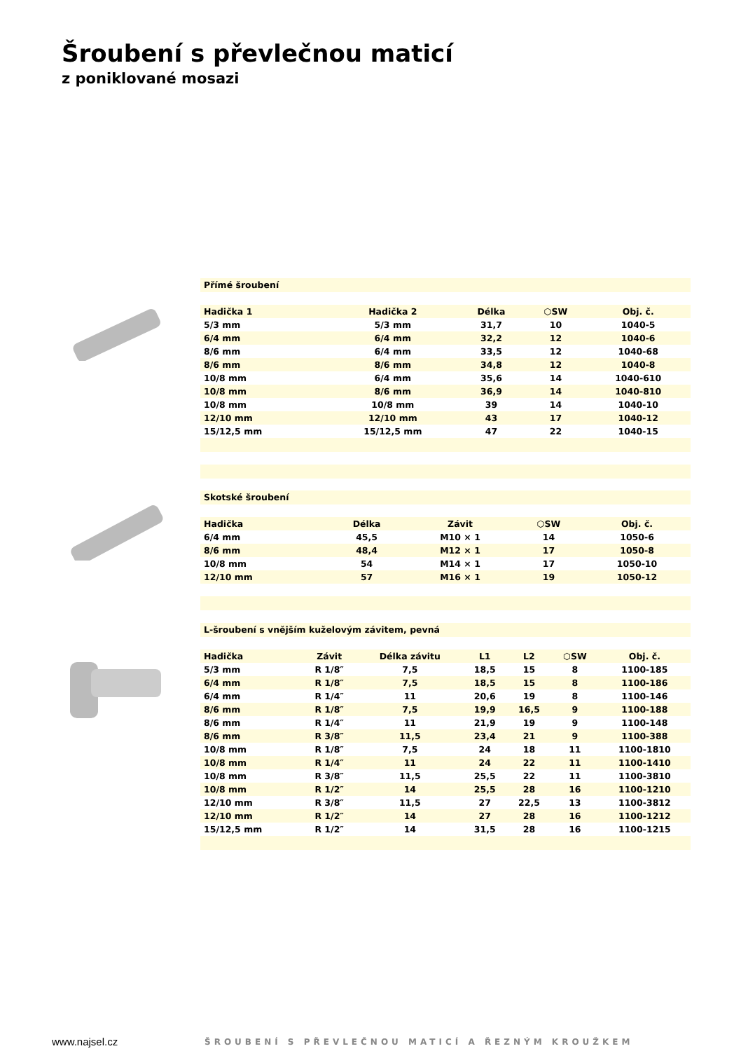Šroubení s převlečnou maticí
z poniklované mosazi
Přímé šroubení
| Hadička 1 | Hadička 2 | Délka | ⬡SW | Obj. č. |
| --- | --- | --- | --- | --- |
| 5/3 mm | 5/3 mm | 31,7 | 10 | 1040-5 |
| 6/4 mm | 6/4 mm | 32,2 | 12 | 1040-6 |
| 8/6 mm | 6/4 mm | 33,5 | 12 | 1040-68 |
| 8/6 mm | 8/6 mm | 34,8 | 12 | 1040-8 |
| 10/8 mm | 6/4 mm | 35,6 | 14 | 1040-610 |
| 10/8 mm | 8/6 mm | 36,9 | 14 | 1040-810 |
| 10/8 mm | 10/8 mm | 39 | 14 | 1040-10 |
| 12/10 mm | 12/10 mm | 43 | 17 | 1040-12 |
| 15/12,5 mm | 15/12,5 mm | 47 | 22 | 1040-15 |
Skotské šroubení
| Hadička | Délka | Závit | ⬡SW | Obj. č. |
| --- | --- | --- | --- | --- |
| 6/4 mm | 45,5 | M10 × 1 | 14 | 1050-6 |
| 8/6 mm | 48,4 | M12 × 1 | 17 | 1050-8 |
| 10/8 mm | 54 | M14 × 1 | 17 | 1050-10 |
| 12/10 mm | 57 | M16 × 1 | 19 | 1050-12 |
L-šroubení s vnějším kuželovým závitem, pevná
| Hadička | Závit | Délka závitu | L1 | L2 | ⬡SW | Obj. č. |
| --- | --- | --- | --- | --- | --- | --- |
| 5/3 mm | R 1/8″ | 7,5 | 18,5 | 15 | 8 | 1100-185 |
| 6/4 mm | R 1/8″ | 7,5 | 18,5 | 15 | 8 | 1100-186 |
| 6/4 mm | R 1/4″ | 11 | 20,6 | 19 | 8 | 1100-146 |
| 8/6 mm | R 1/8″ | 7,5 | 19,9 | 16,5 | 9 | 1100-188 |
| 8/6 mm | R 1/4″ | 11 | 21,9 | 19 | 9 | 1100-148 |
| 8/6 mm | R 3/8″ | 11,5 | 23,4 | 21 | 9 | 1100-388 |
| 10/8 mm | R 1/8″ | 7,5 | 24 | 18 | 11 | 1100-1810 |
| 10/8 mm | R 1/4″ | 11 | 24 | 22 | 11 | 1100-1410 |
| 10/8 mm | R 3/8″ | 11,5 | 25,5 | 22 | 11 | 1100-3810 |
| 10/8 mm | R 1/2″ | 14 | 25,5 | 28 | 16 | 1100-1210 |
| 12/10 mm | R 3/8″ | 11,5 | 27 | 22,5 | 13 | 1100-3812 |
| 12/10 mm | R 1/2″ | 14 | 27 | 28 | 16 | 1100-1212 |
| 15/12,5 mm | R 1/2″ | 14 | 31,5 | 28 | 16 | 1100-1215 |
www.najsel.cz
ŠROUBENÍ S PŘEVLEČNOU MATICÍ A ŘEZNÝM KROUŽKEM